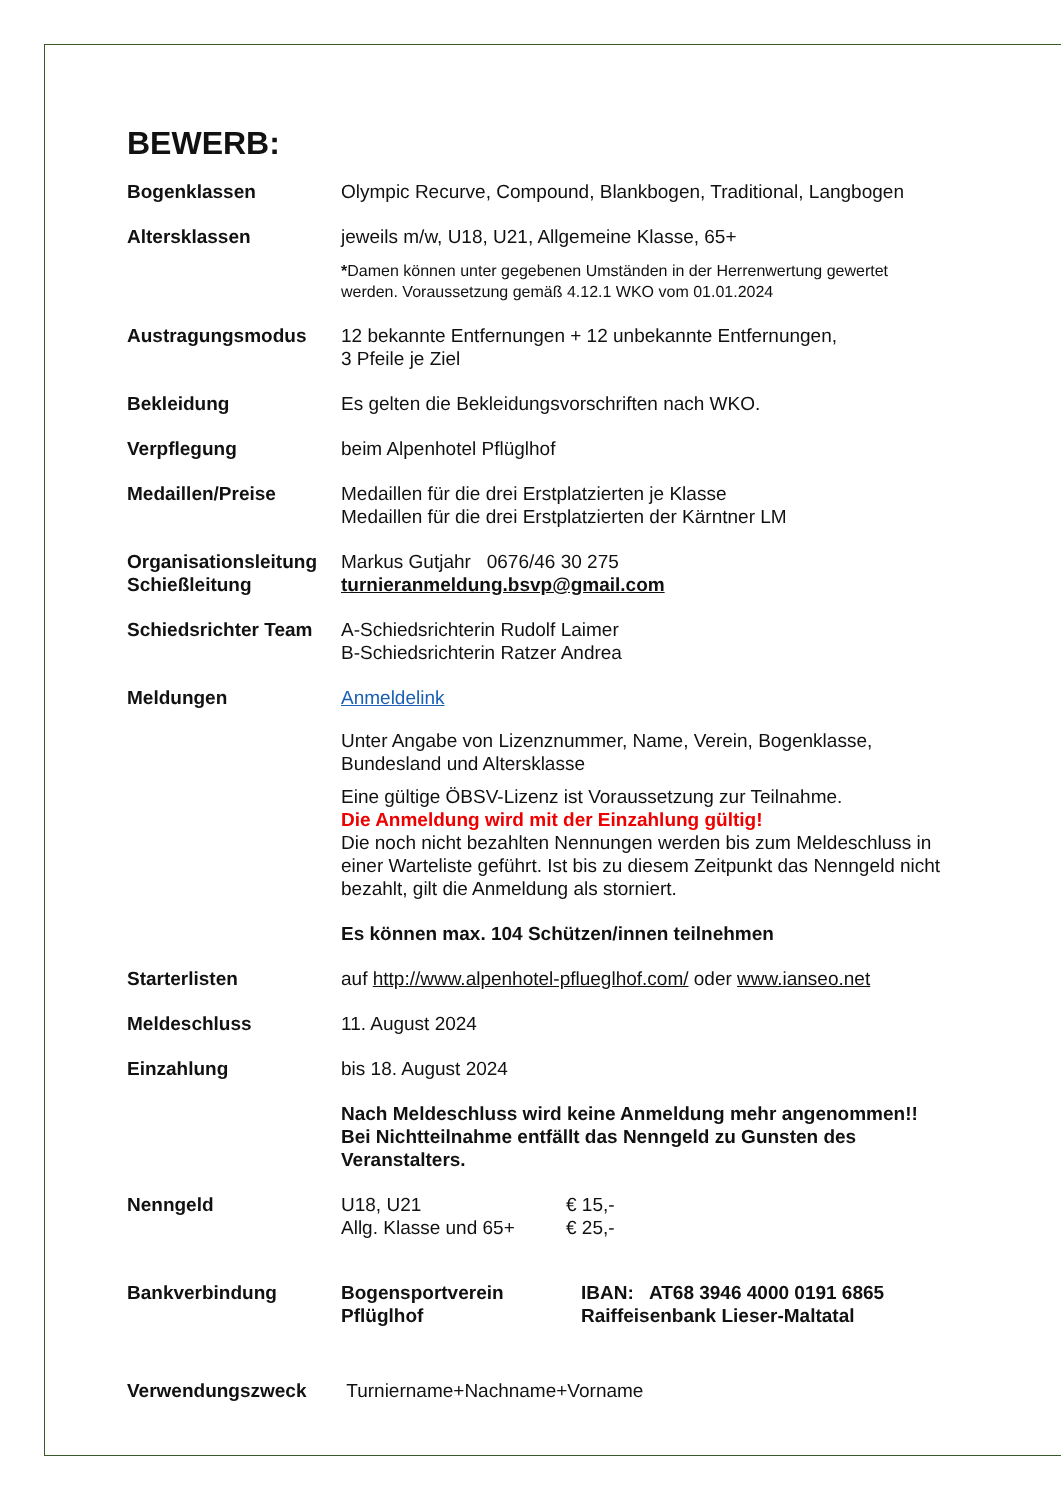BEWERB:
| Bogenklassen | Olympic Recurve, Compound, Blankbogen, Traditional, Langbogen |
| Altersklassen | jeweils m/w, U18, U21, Allgemeine Klasse, 65+ * Damen können unter gegebenen Umständen in der Herrenwertung gewertet werden. Voraussetzung gemäß 4.12.1 WKO vom 01.01.2024 |
| Austragungsmodus | 12 bekannte Entfernungen + 12 unbekannte Entfernungen, 3 Pfeile je Ziel |
| Bekleidung | Es gelten die Bekleidungsvorschriften nach WKO. |
| Verpflegung | beim Alpenhotel Pflüglhof |
| Medaillen/Preise | Medaillen für die drei Erstplatzierten je Klasse Medaillen für die drei Erstplatzierten der Kärntner LM |
| Organisationsleitung Schießleitung | Markus Gutjahr 0676/46 30 275 turnieranmeldung.bsvp@gmail.com |
| Schiedsrichter Team | A-Schiedsrichterin Rudolf Laimer B-Schiedsrichterin Ratzer Andrea |
| Meldungen | Anmeldelink Unter Angabe von Lizenznummer, Name, Verein, Bogenklasse, Bundesland und Altersklasse Eine gültige ÖBSV-Lizenz ist Voraussetzung zur Teilnahme. Die Anmeldung wird mit der Einzahlung gültig! Die noch nicht bezahlten Nennungen werden bis zum Meldeschluss in einer Warteliste geführt. Ist bis zu diesem Zeitpunkt das Nenngeld nicht bezahlt, gilt die Anmeldung als storniert. Es können max. 104 Schützen/innen teilnehmen |
| Starterlisten | auf http://www.alpenhotel-pflueglhof.com/ oder www.ianseo.net |
| Meldeschluss | 11. August 2024 |
| Einzahlung | bis 18. August 2024 Nach Meldeschluss wird keine Anmeldung mehr angenommen!! Bei Nichtteilnahme entfällt das Nenngeld zu Gunsten des Veranstalters. |
| Nenngeld | / U18, U21 / € 15,- / / Allg. Klasse und 65+ / € 25,- / |
| Bankverbindung | / Bogensportverein Pflüglhof / IBAN: AT68 3946 4000 0191 6865 Raiffeisenbank Lieser-Maltatal / |
| Verwendungszweck | Turniername+Nachname+Vorname |